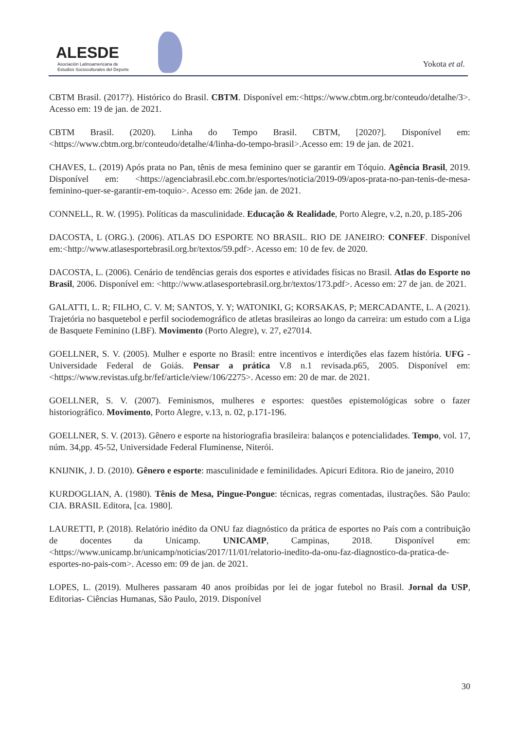ALESDE
Asociación Latinoamericana de
Estudios Socioculturales del Deporte
Yokota et al.
CBTM Brasil. (2017?). Histórico do Brasil. CBTM. Disponível em:<https://www.cbtm.org.br/conteudo/detalhe/3>. Acesso em: 19 de jan. de 2021.
CBTM Brasil. (2020). Linha do Tempo Brasil. CBTM, [2020?]. Disponível em:<https://www.cbtm.org.br/conteudo/detalhe/4/linha-do-tempo-brasil>.Acesso em: 19 de jan. de 2021.
CHAVES, L. (2019) Após prata no Pan, tênis de mesa feminino quer se garantir em Tóquio. Agência Brasil, 2019. Disponível em: <https://agenciabrasil.ebc.com.br/esportes/noticia/2019-09/apos-prata-no-pan-tenis-de-mesa-feminino-quer-se-garantir-em-toquio>. Acesso em: 26de jan. de 2021.
CONNELL, R. W. (1995). Políticas da masculinidade. Educação & Realidade, Porto Alegre, v.2, n.20, p.185-206
DACOSTA, L (ORG.). (2006). ATLAS DO ESPORTE NO BRASIL. RIO DE JANEIRO: CONFEF. Disponível em:<http://www.atlasesportebrasil.org.br/textos/59.pdf>. Acesso em: 10 de fev. de 2020.
DACOSTA, L. (2006). Cenário de tendências gerais dos esportes e atividades físicas no Brasil. Atlas do Esporte no Brasil, 2006. Disponível em: <http://www.atlasesportebrasil.org.br/textos/173.pdf>. Acesso em: 27 de jan. de 2021.
GALATTI, L. R; FILHO, C. V. M; SANTOS, Y. Y; WATONIKI, G; KORSAKAS, P; MERCADANTE, L. A (2021). Trajetória no basquetebol e perfil sociodemográfico de atletas brasileiras ao longo da carreira: um estudo com a Liga de Basquete Feminino (LBF). Movimento (Porto Alegre), v. 27, e27014.
GOELLNER, S. V. (2005). Mulher e esporte no Brasil: entre incentivos e interdições elas fazem história. UFG - Universidade Federal de Goiás. Pensar a prática V.8 n.1 revisada.p65, 2005. Disponível em:<https://www.revistas.ufg.br/fef/article/view/106/2275>. Acesso em: 20 de mar. de 2021.
GOELLNER, S. V. (2007). Feminismos, mulheres e esportes: questões epistemológicas sobre o fazer historiográfico. Movimento, Porto Alegre, v.13, n. 02, p.171-196.
GOELLNER, S. V. (2013). Gênero e esporte na historiografia brasileira: balanços e potencialidades. Tempo, vol. 17, núm. 34,pp. 45-52, Universidade Federal Fluminense, Niterói.
KNIJNIK, J. D. (2010). Gênero e esporte: masculinidade e feminilidades. Apicuri Editora. Rio de janeiro, 2010
KURDOGLIAN, A. (1980). Tênis de Mesa, Pingue-Pongue: técnicas, regras comentadas, ilustrações. São Paulo: CIA. BRASIL Editora, [ca. 1980].
LAURETTI, P. (2018). Relatório inédito da ONU faz diagnóstico da prática de esportes no País com a contribuição de docentes da Unicamp. UNICAMP, Campinas, 2018. Disponível em: <https://www.unicamp.br/unicamp/noticias/2017/11/01/relatorio-inedito-da-onu-faz-diagnostico-da-pratica-de-esportes-no-pais-com>. Acesso em: 09 de jan. de 2021.
LOPES, L. (2019). Mulheres passaram 40 anos proibidas por lei de jogar futebol no Brasil. Jornal da USP, Editorias- Ciências Humanas, São Paulo, 2019. Disponível
30